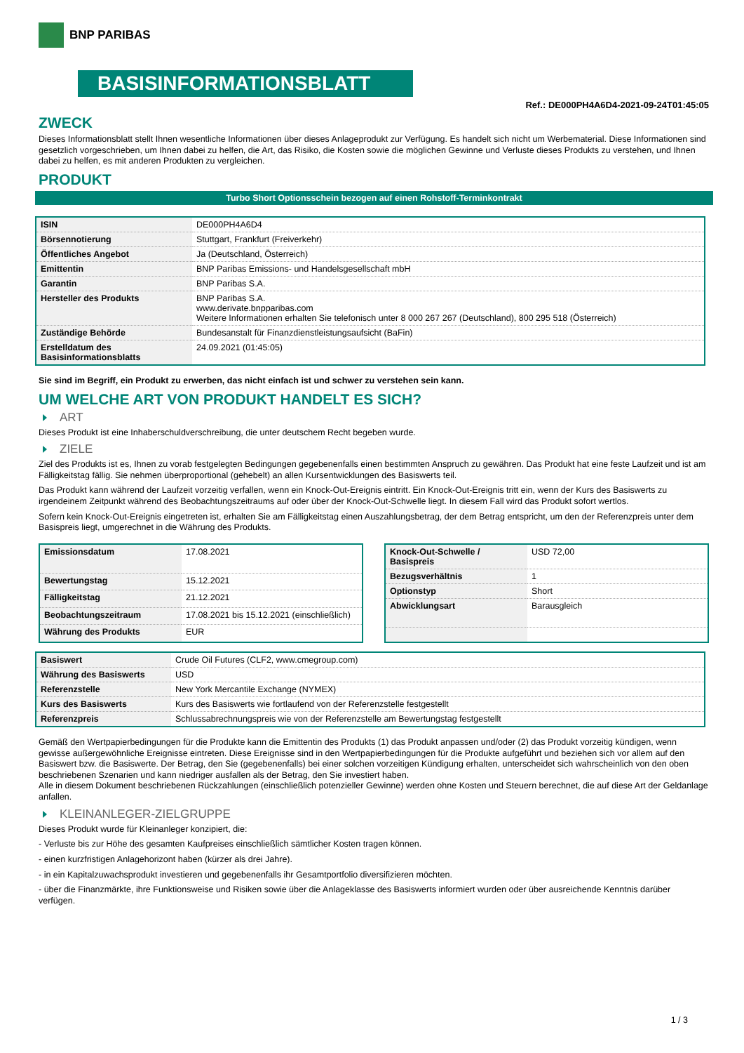BNP PARIBAS
BASISINFORMATIONSBLATT
Ref.: DE000PH4A6D4-2021-09-24T01:45:05
ZWECK
Dieses Informationsblatt stellt Ihnen wesentliche Informationen über dieses Anlageprodukt zur Verfügung. Es handelt sich nicht um Werbematerial. Diese Informationen sind gesetzlich vorgeschrieben, um Ihnen dabei zu helfen, die Art, das Risiko, die Kosten sowie die möglichen Gewinne und Verluste dieses Produkts zu verstehen, und Ihnen dabei zu helfen, es mit anderen Produkten zu vergleichen.
PRODUKT
Turbo Short Optionsschein bezogen auf einen Rohstoff-Terminkontrakt
| ISIN | DE000PH4A6D4 |
| Börsennotierung | Stuttgart, Frankfurt (Freiverkehr) |
| Öffentliches Angebot | Ja (Deutschland, Österreich) |
| Emittentin | BNP Paribas Emissions- und Handelsgesellschaft mbH |
| Garantin | BNP Paribas S.A. |
| Hersteller des Produkts | BNP Paribas S.A. www.derivate.bnpparibas.com Weitere Informationen erhalten Sie telefonisch unter 8 000 267 267 (Deutschland), 800 295 518 (Österreich) |
| Zuständige Behörde | Bundesanstalt für Finanzdienstleistungsaufsicht (BaFin) |
| Erstelldatum des Basisinformationsblatts | 24.09.2021 (01:45:05) |
Sie sind im Begriff, ein Produkt zu erwerben, das nicht einfach ist und schwer zu verstehen sein kann.
UM WELCHE ART VON PRODUKT HANDELT ES SICH?
ART
Dieses Produkt ist eine Inhaberschuldverschreibung, die unter deutschem Recht begeben wurde.
ZIELE
Ziel des Produkts ist es, Ihnen zu vorab festgelegten Bedingungen gegebenenfalls einen bestimmten Anspruch zu gewähren. Das Produkt hat eine feste Laufzeit und ist am Fälligkeitstag fällig. Sie nehmen überproportional (gehebelt) an allen Kursentwicklungen des Basiswerts teil.
Das Produkt kann während der Laufzeit vorzeitig verfallen, wenn ein Knock-Out-Ereignis eintritt. Ein Knock-Out-Ereignis tritt ein, wenn der Kurs des Basiswerts zu irgendeinem Zeitpunkt während des Beobachtungszeitraums auf oder über der Knock-Out-Schwelle liegt. In diesem Fall wird das Produkt sofort wertlos.
Sofern kein Knock-Out-Ereignis eingetreten ist, erhalten Sie am Fälligkeitstag einen Auszahlungsbetrag, der dem Betrag entspricht, um den der Referenzpreis unter dem Basispreis liegt, umgerechnet in die Währung des Produkts.
| Emissionsdatum | 17.08.2021 |
| Bewertungstag | 15.12.2021 |
| Fälligkeitstag | 21.12.2021 |
| Beobachtungszeitraum | 17.08.2021 bis 15.12.2021 (einschließlich) |
| Währung des Produkts | EUR |
| Knock-Out-Schwelle / Basispreis | USD 72,00 |
| Bezugsverhältnis | 1 |
| Optionstyp | Short |
| Abwicklungsart | Barausgleich |
| Basiswert | Crude Oil Futures (CLF2, www.cmegroup.com) |
| Währung des Basiswerts | USD |
| Referenzstelle | New York Mercantile Exchange (NYMEX) |
| Kurs des Basiswerts | Kurs des Basiswerts wie fortlaufend von der Referenzstelle festgestellt |
| Referenzpreis | Schlussabrechnungspreis wie von der Referenzstelle am Bewertungstag festgestellt |
Gemäß den Wertpapierbedingungen für die Produkte kann die Emittentin des Produkts (1) das Produkt anpassen und/oder (2) das Produkt vorzeitig kündigen, wenn gewisse außergewöhnliche Ereignisse eintreten. Diese Ereignisse sind in den Wertpapierbedingungen für die Produkte aufgeführt und beziehen sich vor allem auf den Basiswert bzw. die Basiswerte. Der Betrag, den Sie (gegebenenfalls) bei einer solchen vorzeitigen Kündigung erhalten, unterscheidet sich wahrscheinlich von den oben beschriebenen Szenarien und kann niedriger ausfallen als der Betrag, den Sie investiert haben.
Alle in diesem Dokument beschriebenen Rückzahlungen (einschließlich potenzieller Gewinne) werden ohne Kosten und Steuern berechnet, die auf diese Art der Geldanlage anfallen.
KLEINANLEGER-ZIELGRUPPE
Dieses Produkt wurde für Kleinanleger konzipiert, die:
- Verluste bis zur Höhe des gesamten Kaufpreises einschließlich sämtlicher Kosten tragen können.
- einen kurzfristigen Anlagehorizont haben (kürzer als drei Jahre).
- in ein Kapitalzuwachsprodukt investieren und gegebenenfalls ihr Gesamtportfolio diversifizieren möchten.
- über die Finanzmärkte, ihre Funktionsweise und Risiken sowie über die Anlageklasse des Basiswerts informiert wurden oder über ausreichende Kenntnis darüber verfügen.
1 / 3